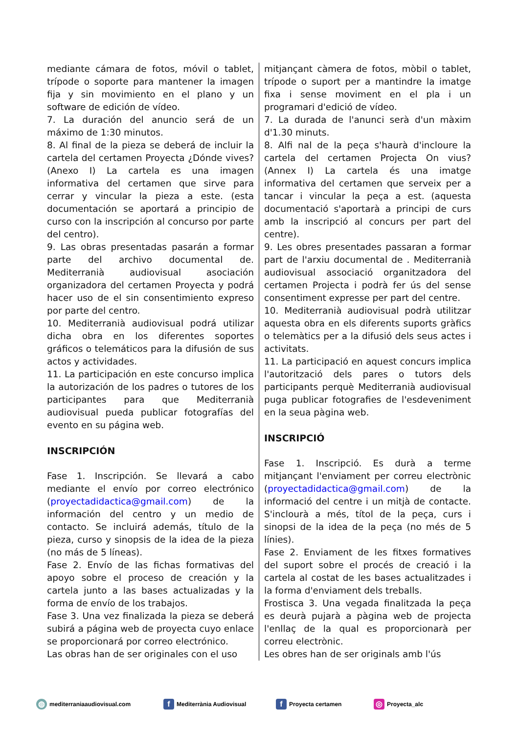mediante cámara de fotos, móvil o tablet, trípode o soporte para mantener la imagen fija y sin movimiento en el plano y un software de edición de vídeo.
7. La duración del anuncio será de un máximo de 1:30 minutos.
8. Al final de la pieza se deberá de incluir la cartela del certamen Proyecta ¿Dónde vives? (Anexo I) La cartela es una imagen informativa del certamen que sirve para cerrar y vincular la pieza a este. (esta documentación se aportará a principio de curso con la inscripción al concurso por parte del centro).
9. Las obras presentadas pasarán a formar parte del archivo documental de. Mediterranià audiovisual asociación organizadora del certamen Proyecta y podrá hacer uso de el sin consentimiento expreso por parte del centro.
10. Mediterranià audiovisual podrá utilizar dicha obra en los diferentes soportes gráficos o telemáticos para la difusión de sus actos y actividades.
11. La participación en este concurso implica la autorización de los padres o tutores de los participantes para que Mediterranià audiovisual pueda publicar fotografías del evento en su página web.
INSCRIPCIÓN
Fase 1. Inscripción. Se llevará a cabo mediante el envío por correo electrónico (proyectadidactica@gmail.com) de la información del centro y un medio de contacto. Se incluirá además, título de la pieza, curso y sinopsis de la idea de la pieza (no más de 5 líneas).
Fase 2. Envío de las fichas formativas del apoyo sobre el proceso de creación y la cartela junto a las bases actualizadas y la forma de envío de los trabajos.
Fase 3. Una vez finalizada la pieza se deberá subirá a página web de proyecta cuyo enlace se proporcionará por correo electrónico.
Las obras han de ser originales con el uso
mitjançant càmera de fotos, mòbil o tablet, trípode o suport per a mantindre la imatge fixa i sense moviment en el pla i un programari d'edició de vídeo.
7. La durada de l'anunci serà d'un màxim d'1.30 minuts.
8. Alfi nal de la peça s'haurà d'incloure la cartela del certamen Projecta On vius? (Annex I) La cartela és una imatge informativa del certamen que serveix per a tancar i vincular la peça a est. (aquesta documentació s'aportarà a principi de curs amb la inscripció al concurs per part del centre).
9. Les obres presentades passaran a formar part de l'arxiu documental de . Mediterranià audiovisual associació organitzadora del certamen Projecta i podrà fer ús del sense consentiment expresse per part del centre.
10. Mediterranià audiovisual podrà utilitzar aquesta obra en els diferents suports gràfics o telemàtics per a la difusió dels seus actes i activitats.
11. La participació en aquest concurs implica l'autorització dels pares o tutors dels participants perquè Mediterranià audiovisual puga publicar fotografies de l'esdeveniment en la seua pàgina web.
INSCRIPCIÓ
Fase 1. Inscripció. Es durà a terme mitjançant l'enviament per correu electrònic (proyectadidactica@gmail.com) de la informació del centre i un mitjà de contacte. S'inclourà a més, títol de la peça, curs i sinopsi de la idea de la peça (no més de 5 línies).
Fase 2. Enviament de les fitxes formatives del suport sobre el procés de creació i la cartela al costat de les bases actualitzades i la forma d'enviament dels treballs.
Frostisca 3. Una vegada finalitzada la peça es deurà pujarà a pàgina web de projecta l'enllaç de la qual es proporcionarà per correu electrònic.
Les obres han de ser originals amb l'ús
◍ mediterraniaaudiovisual.com
f Mediterrània Audiovisual
f Proyecta certamen
◎ Proyecta_alc